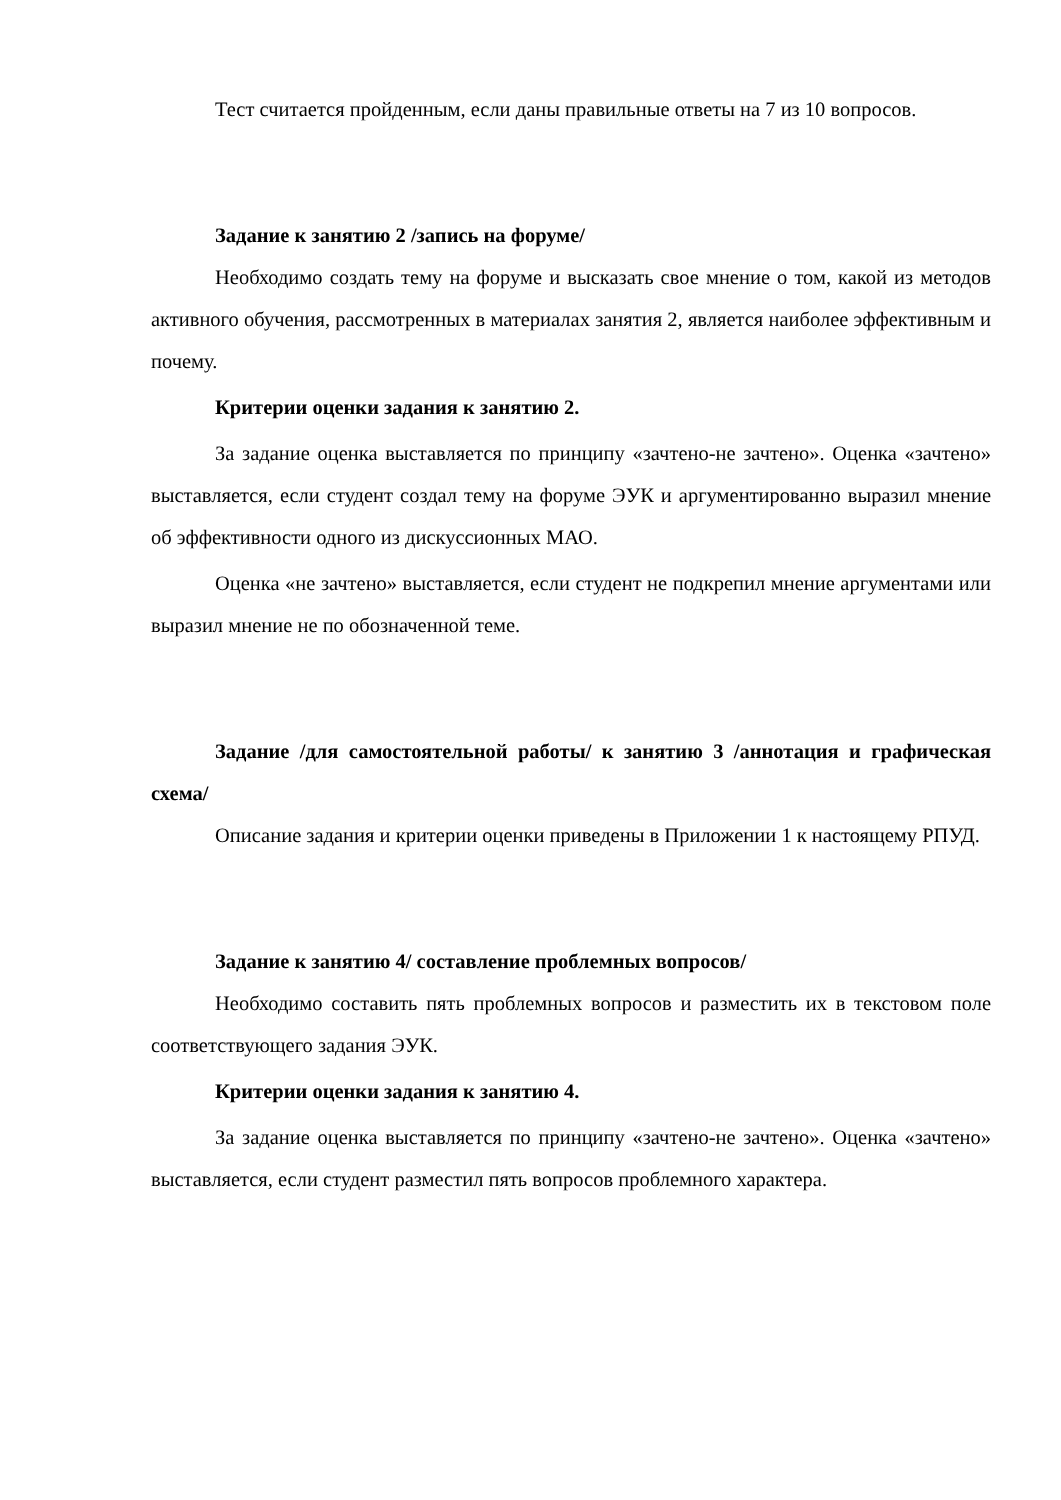Тест считается пройденным, если даны правильные ответы на 7 из 10 вопросов.
Задание к занятию 2 /запись на форуме/
Необходимо создать тему на форуме и высказать свое мнение о том, какой из методов активного обучения, рассмотренных в материалах занятия 2, является наиболее эффективным и почему.
Критерии оценки задания к занятию 2.
За задание оценка выставляется по принципу «зачтено-не зачтено». Оценка «зачтено» выставляется, если студент создал тему на форуме ЭУК и аргументированно выразил мнение об эффективности одного из дискуссионных МАО.
Оценка «не зачтено» выставляется, если студент не подкрепил мнение аргументами или выразил мнение не по обозначенной теме.
Задание /для самостоятельной работы/ к занятию 3 /аннотация и графическая схема/
Описание задания и критерии оценки приведены в Приложении 1 к настоящему РПУД.
Задание к занятию 4/ составление проблемных вопросов/
Необходимо составить пять проблемных вопросов и разместить их в текстовом поле соответствующего задания ЭУК.
Критерии оценки задания к занятию 4.
За задание оценка выставляется по принципу «зачтено-не зачтено». Оценка «зачтено» выставляется, если студент разместил пять вопросов проблемного характера.